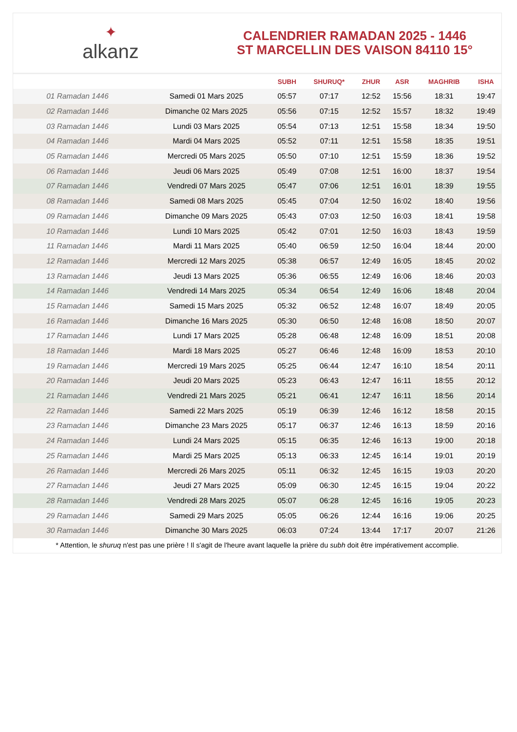✦
alkanz
CALENDRIER RAMADAN 2025 - 1446
ST MARCELLIN DES VAISON 84110 15°
| | | SUBH | SHURUQ* | ZHUR | ASR | MAGHRIB | ISHA |
| --- | --- | --- | --- | --- | --- | --- | --- |
| 01 Ramadan 1446 | Samedi 01 Mars 2025 | 05:57 | 07:17 | 12:52 | 15:56 | 18:31 | 19:47 |
| 02 Ramadan 1446 | Dimanche 02 Mars 2025 | 05:56 | 07:15 | 12:52 | 15:57 | 18:32 | 19:49 |
| 03 Ramadan 1446 | Lundi 03 Mars 2025 | 05:54 | 07:13 | 12:51 | 15:58 | 18:34 | 19:50 |
| 04 Ramadan 1446 | Mardi 04 Mars 2025 | 05:52 | 07:11 | 12:51 | 15:58 | 18:35 | 19:51 |
| 05 Ramadan 1446 | Mercredi 05 Mars 2025 | 05:50 | 07:10 | 12:51 | 15:59 | 18:36 | 19:52 |
| 06 Ramadan 1446 | Jeudi 06 Mars 2025 | 05:49 | 07:08 | 12:51 | 16:00 | 18:37 | 19:54 |
| 07 Ramadan 1446 | Vendredi 07 Mars 2025 | 05:47 | 07:06 | 12:51 | 16:01 | 18:39 | 19:55 |
| 08 Ramadan 1446 | Samedi 08 Mars 2025 | 05:45 | 07:04 | 12:50 | 16:02 | 18:40 | 19:56 |
| 09 Ramadan 1446 | Dimanche 09 Mars 2025 | 05:43 | 07:03 | 12:50 | 16:03 | 18:41 | 19:58 |
| 10 Ramadan 1446 | Lundi 10 Mars 2025 | 05:42 | 07:01 | 12:50 | 16:03 | 18:43 | 19:59 |
| 11 Ramadan 1446 | Mardi 11 Mars 2025 | 05:40 | 06:59 | 12:50 | 16:04 | 18:44 | 20:00 |
| 12 Ramadan 1446 | Mercredi 12 Mars 2025 | 05:38 | 06:57 | 12:49 | 16:05 | 18:45 | 20:02 |
| 13 Ramadan 1446 | Jeudi 13 Mars 2025 | 05:36 | 06:55 | 12:49 | 16:06 | 18:46 | 20:03 |
| 14 Ramadan 1446 | Vendredi 14 Mars 2025 | 05:34 | 06:54 | 12:49 | 16:06 | 18:48 | 20:04 |
| 15 Ramadan 1446 | Samedi 15 Mars 2025 | 05:32 | 06:52 | 12:48 | 16:07 | 18:49 | 20:05 |
| 16 Ramadan 1446 | Dimanche 16 Mars 2025 | 05:30 | 06:50 | 12:48 | 16:08 | 18:50 | 20:07 |
| 17 Ramadan 1446 | Lundi 17 Mars 2025 | 05:28 | 06:48 | 12:48 | 16:09 | 18:51 | 20:08 |
| 18 Ramadan 1446 | Mardi 18 Mars 2025 | 05:27 | 06:46 | 12:48 | 16:09 | 18:53 | 20:10 |
| 19 Ramadan 1446 | Mercredi 19 Mars 2025 | 05:25 | 06:44 | 12:47 | 16:10 | 18:54 | 20:11 |
| 20 Ramadan 1446 | Jeudi 20 Mars 2025 | 05:23 | 06:43 | 12:47 | 16:11 | 18:55 | 20:12 |
| 21 Ramadan 1446 | Vendredi 21 Mars 2025 | 05:21 | 06:41 | 12:47 | 16:11 | 18:56 | 20:14 |
| 22 Ramadan 1446 | Samedi 22 Mars 2025 | 05:19 | 06:39 | 12:46 | 16:12 | 18:58 | 20:15 |
| 23 Ramadan 1446 | Dimanche 23 Mars 2025 | 05:17 | 06:37 | 12:46 | 16:13 | 18:59 | 20:16 |
| 24 Ramadan 1446 | Lundi 24 Mars 2025 | 05:15 | 06:35 | 12:46 | 16:13 | 19:00 | 20:18 |
| 25 Ramadan 1446 | Mardi 25 Mars 2025 | 05:13 | 06:33 | 12:45 | 16:14 | 19:01 | 20:19 |
| 26 Ramadan 1446 | Mercredi 26 Mars 2025 | 05:11 | 06:32 | 12:45 | 16:15 | 19:03 | 20:20 |
| 27 Ramadan 1446 | Jeudi 27 Mars 2025 | 05:09 | 06:30 | 12:45 | 16:15 | 19:04 | 20:22 |
| 28 Ramadan 1446 | Vendredi 28 Mars 2025 | 05:07 | 06:28 | 12:45 | 16:16 | 19:05 | 20:23 |
| 29 Ramadan 1446 | Samedi 29 Mars 2025 | 05:05 | 06:26 | 12:44 | 16:16 | 19:06 | 20:25 |
| 30 Ramadan 1446 | Dimanche 30 Mars 2025 | 06:03 | 07:24 | 13:44 | 17:17 | 20:07 | 21:26 |
* Attention, le shuruq n'est pas une prière ! Il s'agit de l'heure avant laquelle la prière du subh doit être impérativement accomplie.